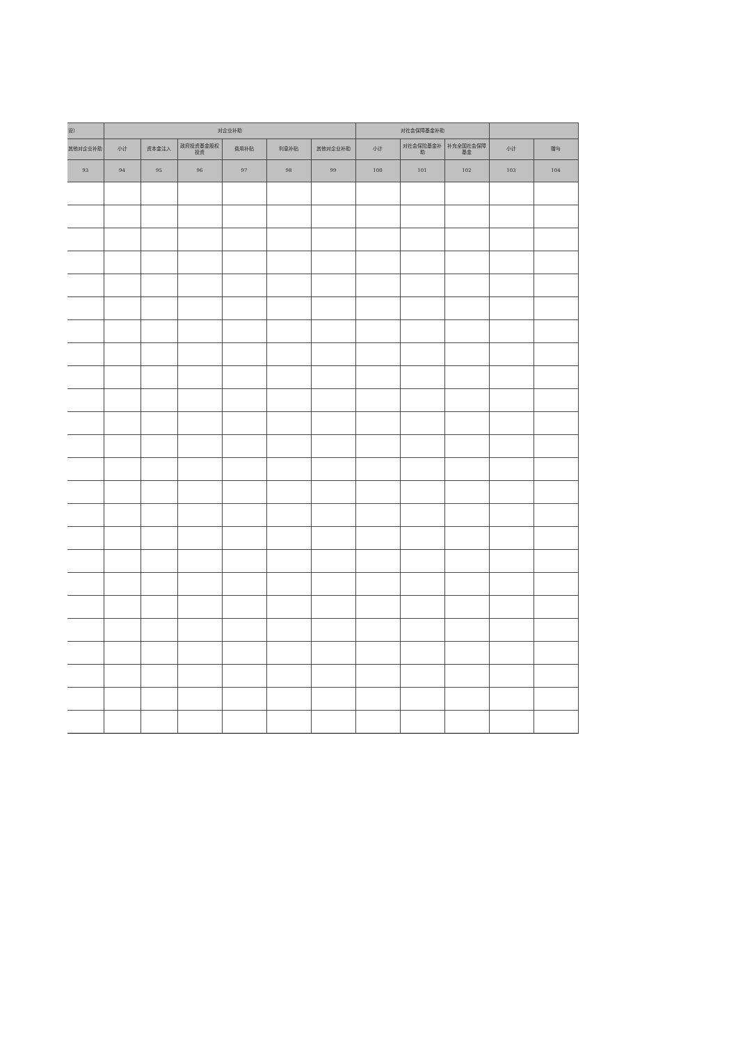| 设） | 对企业补助 | | | | | | 对社会保障基金补助 | | | | |
| --- | --- | --- | --- | --- | --- | --- | --- | --- | --- | --- | --- |
| 其他对企业补助 | 小计 | 资本金注入 | 政府投资基金股权投资 | 费用补贴 | 利息补贴 | 其他对企业补助 | 小计 | 对社会保险基金补助 | 补充全国社会保障基金 | 小计 | 赠与 |
| 93 | 94 | 95 | 96 | 97 | 98 | 99 | 100 | 101 | 102 | 103 | 104 |